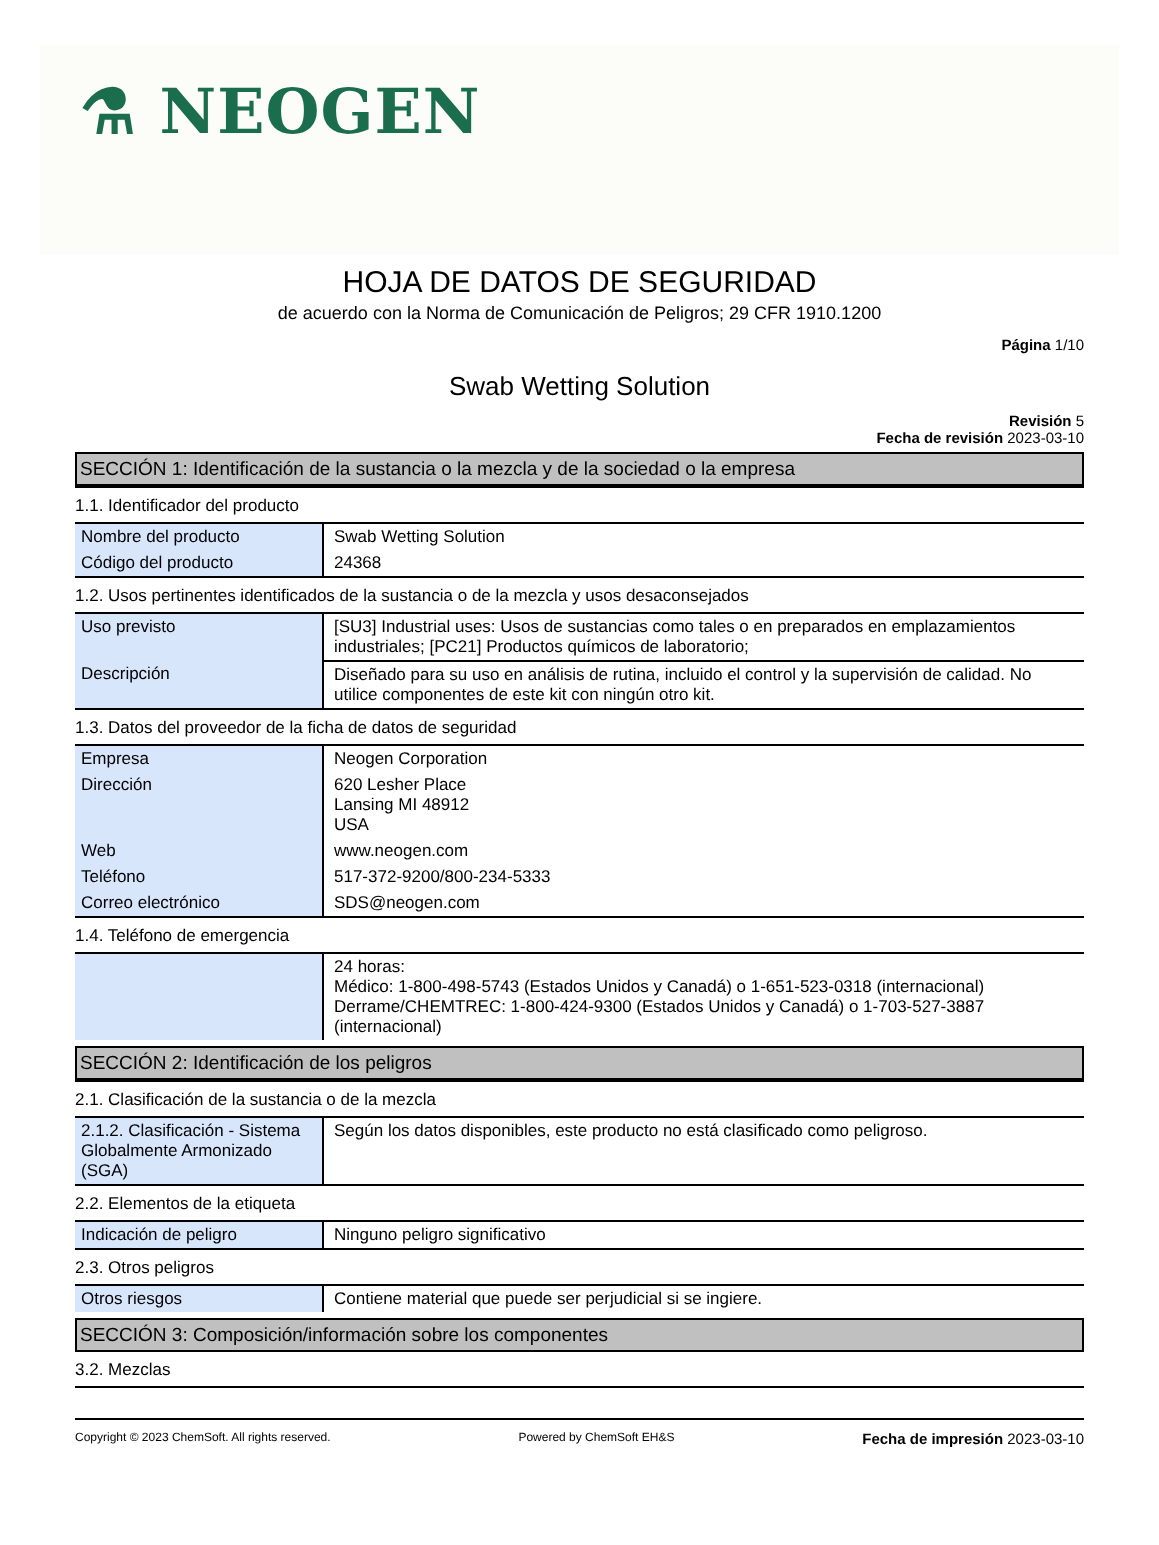⚗ NEOGEN
HOJA DE DATOS DE SEGURIDAD
de acuerdo con la Norma de Comunicación de Peligros; 29 CFR 1910.1200
Página 1/10
Swab Wetting Solution
Revisión 5
Fecha de revisión 2023-03-10
SECCIÓN 1: Identificación de la sustancia o la mezcla y de la sociedad o la empresa
1.1. Identificador del producto
| Nombre del producto | Swab Wetting Solution |
| Código del producto | 24368 |
1.2. Usos pertinentes identificados de la sustancia o de la mezcla y usos desaconsejados
| Uso previsto | [SU3] Industrial uses: Usos de sustancias como tales o en preparados en emplazamientos industriales; [PC21] Productos químicos de laboratorio; |
| Descripción | Diseñado para su uso en análisis de rutina, incluido el control y la supervisión de calidad. No utilice componentes de este kit con ningún otro kit. |
1.3. Datos del proveedor de la ficha de datos de seguridad
| Empresa | Neogen Corporation |
| Dirección | 620 Lesher Place Lansing MI 48912 USA |
| Web | www.neogen.com |
| Teléfono | 517-372-9200/800-234-5333 |
| Correo electrónico | SDS@neogen.com |
1.4. Teléfono de emergencia
| | 24 horas: Médico: 1-800-498-5743 (Estados Unidos y Canadá) o 1-651-523-0318 (internacional) Derrame/CHEMTREC: 1-800-424-9300 (Estados Unidos y Canadá) o 1-703-527-3887 (internacional) |
SECCIÓN 2: Identificación de los peligros
2.1. Clasificación de la sustancia o de la mezcla
| 2.1.2. Clasificación - Sistema Globalmente Armonizado (SGA) | Según los datos disponibles, este producto no está clasificado como peligroso. |
2.2. Elementos de la etiqueta
| Indicación de peligro | Ninguno peligro significativo |
2.3. Otros peligros
| Otros riesgos | Contiene material que puede ser perjudicial si se ingiere. |
SECCIÓN 3: Composición/información sobre los componentes
3.2. Mezclas
Copyright © 2023 ChemSoft. All rights reserved. Powered by ChemSoft EH&S Fecha de impresión 2023-03-10